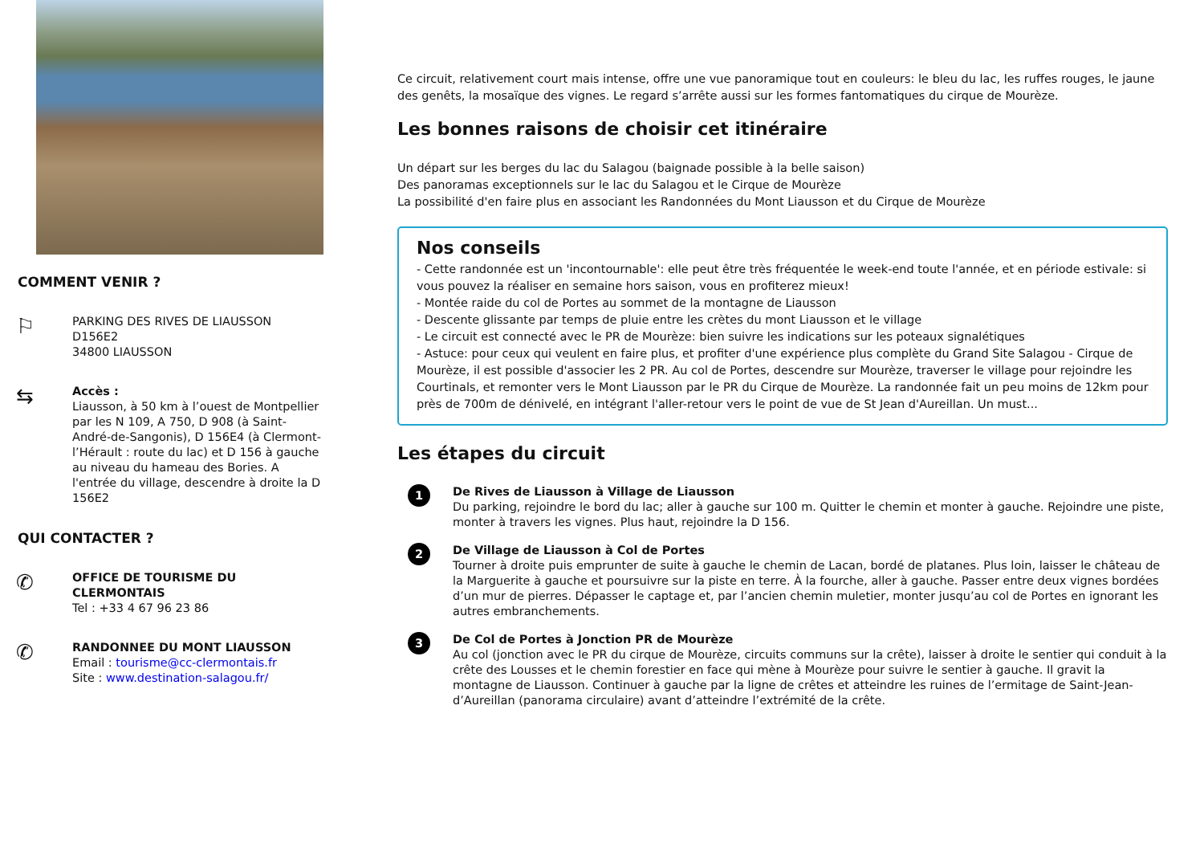COMMENT VENIR ?
⚐
PARKING DES RIVES DE LIAUSSON
D156E2
34800 LIAUSSON
⇆
Accès :
Liausson, à 50 km à l’ouest de Montpellier par les N 109, A 750, D 908 (à Saint-André-de-Sangonis), D 156E4 (à Clermont-l’Hérault : route du lac) et D 156 à gauche au niveau du hameau des Bories. A l'entrée du village, descendre à droite la D 156E2
QUI CONTACTER ?
✆
OFFICE DE TOURISME DU CLERMONTAIS
Tel : +33 4 67 96 23 86
✆
RANDONNEE DU MONT LIAUSSON
Email : tourisme@cc-clermontais.fr
Site : www.destination-salagou.fr/
Ce circuit, relativement court mais intense, offre une vue panoramique tout en couleurs: le bleu du lac, les ruffes rouges, le jaune des genêts, la mosaïque des vignes. Le regard s’arrête aussi sur les formes fantomatiques du cirque de Mourèze.
Les bonnes raisons de choisir cet itinéraire
Un départ sur les berges du lac du Salagou (baignade possible à la belle saison)
Des panoramas exceptionnels sur le lac du Salagou et le Cirque de Mourèze
La possibilité d'en faire plus en associant les Randonnées du Mont Liausson et du Cirque de Mourèze
Nos conseils
- Cette randonnée est un 'incontournable': elle peut être très fréquentée le week-end toute l'année, et en période estivale: si vous pouvez la réaliser en semaine hors saison, vous en profiterez mieux!
- Montée raide du col de Portes au sommet de la montagne de Liausson
- Descente glissante par temps de pluie entre les crètes du mont Liausson et le village
- Le circuit est connecté avec le PR de Mourèze: bien suivre les indications sur les poteaux signalétiques
- Astuce: pour ceux qui veulent en faire plus, et profiter d'une expérience plus complète du Grand Site Salagou - Cirque de Mourèze, il est possible d'associer les 2 PR. Au col de Portes, descendre sur Mourèze, traverser le village pour rejoindre les Courtinals, et remonter vers le Mont Liausson par le PR du Cirque de Mourèze. La randonnée fait un peu moins de 12km pour près de 700m de dénivelé, en intégrant l'aller-retour vers le point de vue de St Jean d'Aureillan. Un must...
Les étapes du circuit
1
De Rives de Liausson à Village de Liausson
Du parking, rejoindre le bord du lac; aller à gauche sur 100 m. Quitter le chemin et monter à gauche. Rejoindre une piste, monter à travers les vignes. Plus haut, rejoindre la D 156.
2
De Village de Liausson à Col de Portes
Tourner à droite puis emprunter de suite à gauche le chemin de Lacan, bordé de platanes. Plus loin, laisser le château de la Marguerite à gauche et poursuivre sur la piste en terre. À la fourche, aller à gauche. Passer entre deux vignes bordées d’un mur de pierres. Dépasser le captage et, par l’ancien chemin muletier, monter jusqu’au col de Portes en ignorant les autres embranchements.
3
De Col de Portes à Jonction PR de Mourèze
Au col (jonction avec le PR du cirque de Mourèze, circuits communs sur la crête), laisser à droite le sentier qui conduit à la crête des Lousses et le chemin forestier en face qui mène à Mourèze pour suivre le sentier à gauche. Il gravit la montagne de Liausson. Continuer à gauche par la ligne de crêtes et atteindre les ruines de l’ermitage de Saint-Jean-d’Aureillan (panorama circulaire) avant d’atteindre l’extrémité de la crête.